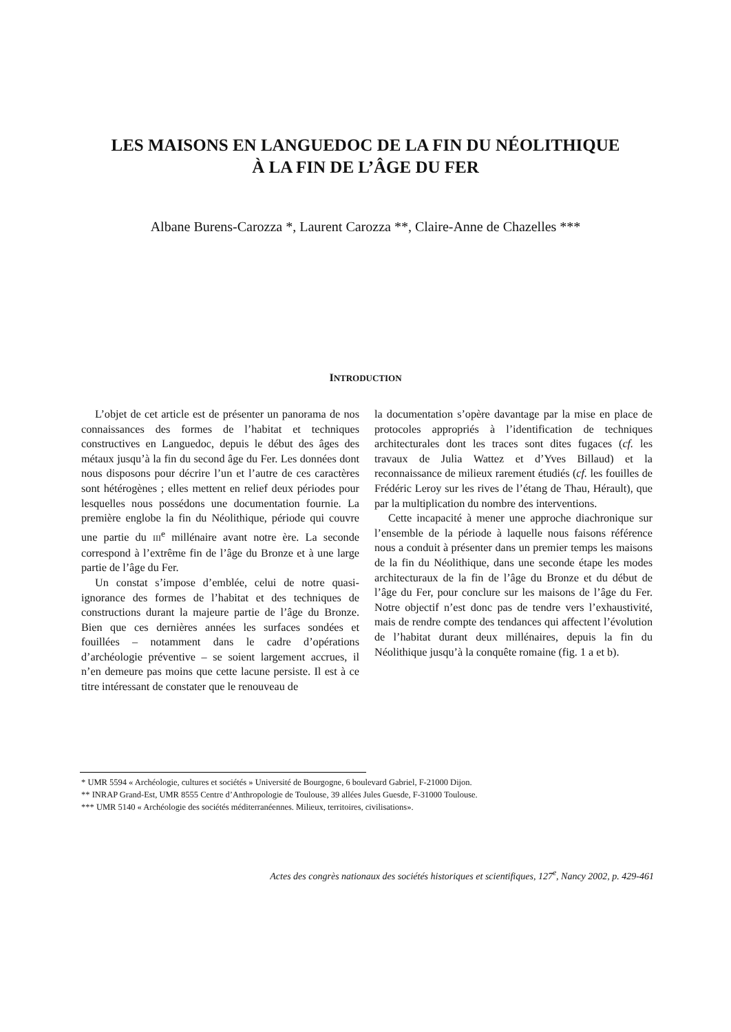LES MAISONS EN LANGUEDOC DE LA FIN DU NÉOLITHIQUE
À LA FIN DE L’ÂGE DU FER
Albane Burens-Carozza *, Laurent Carozza **, Claire-Anne de Chazelles ***
INTRODUCTION
L’objet de cet article est de présenter un panorama de nos connaissances des formes de l’habitat et techniques constructives en Languedoc, depuis le début des âges des métaux jusqu’à la fin du second âge du Fer. Les données dont nous disposons pour décrire l’un et l’autre de ces caractères sont hétérogènes ; elles mettent en relief deux périodes pour lesquelles nous possédons une documentation fournie. La première englobe la fin du Néolithique, période qui couvre une partie du III<sup>e</sup> millénaire avant notre ère. La seconde correspond à l’extrême fin de l’âge du Bronze et à une large partie de l’âge du Fer.
Un constat s’impose d’emblée, celui de notre quasi-ignorance des formes de l’habitat et des techniques de constructions durant la majeure partie de l’âge du Bronze. Bien que ces dernières années les surfaces sondées et fouillées – notamment dans le cadre d’opérations d’archéologie préventive – se soient largement accrues, il n’en demeure pas moins que cette lacune persiste. Il est à ce titre intéressant de constater que le renouveau de
la documentation s’opère davantage par la mise en place de protocoles appropriés à l’identification de techniques architecturales dont les traces sont dites fugaces (cf. les travaux de Julia Wattez et d’Yves Billaud) et la reconnaissance de milieux rarement étudiés (cf. les fouilles de Frédéric Leroy sur les rives de l’étang de Thau, Hérault), que par la multiplication du nombre des interventions.
Cette incapacité à mener une approche diachronique sur l’ensemble de la période à laquelle nous faisons référence nous a conduit à présenter dans un premier temps les maisons de la fin du Néolithique, dans une seconde étape les modes architecturaux de la fin de l’âge du Bronze et du début de l’âge du Fer, pour conclure sur les maisons de l’âge du Fer. Notre objectif n’est donc pas de tendre vers l’exhaustivité, mais de rendre compte des tendances qui affectent l’évolution de l’habitat durant deux millénaires, depuis la fin du Néolithique jusqu’à la conquête romaine (fig. 1 a et b).
* UMR 5594 « Archéologie, cultures et sociétés » Université de Bourgogne, 6 boulevard Gabriel, F-21000 Dijon.
** INRAP Grand-Est, UMR 8555 Centre d’Anthropologie de Toulouse, 39 allées Jules Guesde, F-31000 Toulouse.
*** UMR 5140 « Archéologie des sociétés méditerranéennes. Milieux, territoires, civilisations».
Actes des congrès nationaux des sociétés historiques et scientifiques, 127<sup>e</sup>, Nancy 2002, p. 429-461